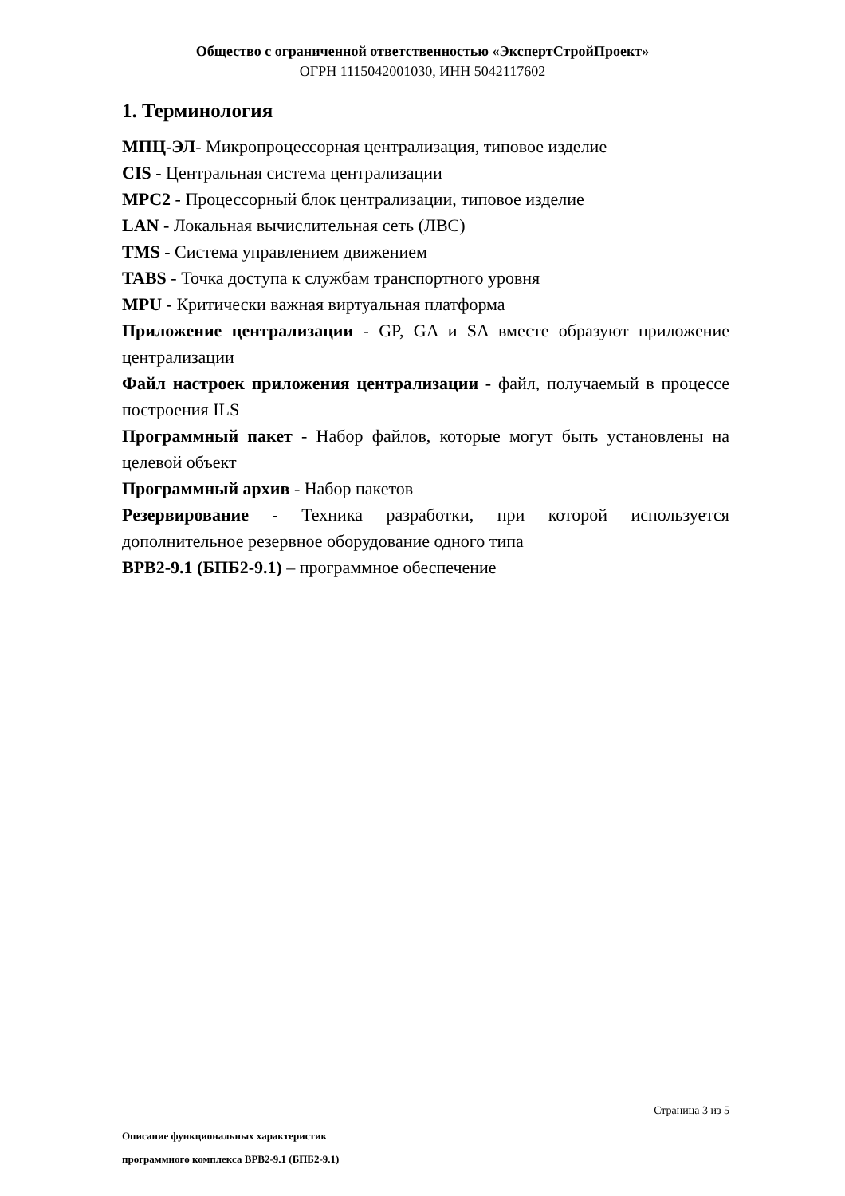Общество с ограниченной ответственностью «ЭкспертСтройПроект»
ОГРН 1115042001030, ИНН 5042117602
1. Терминология
МПЦ-ЭЛ- Микропроцессорная централизация, типовое изделие
CIS - Центральная система централизации
MPC2 - Процессорный блок централизации, типовое изделие
LAN - Локальная вычислительная сеть (ЛВС)
TMS - Система управлением движением
TABS - Точка доступа к службам транспортного уровня
MPU - Критически важная виртуальная платформа
Приложение централизации - GP, GA и SA вместе образуют приложение централизации
Файл настроек приложения централизации - файл, получаемый в процессе построения ILS
Программный пакет - Набор файлов, которые могут быть установлены на целевой объект
Программный архив - Набор пакетов
Резервирование - Техника разработки, при которой используется дополнительное резервное оборудование одного типа
ВРВ2-9.1 (БПБ2-9.1) – программное обеспечение
Страница 3 из 5
Описание функциональных характеристик
программного комплекса ВРВ2-9.1 (БПБ2-9.1)